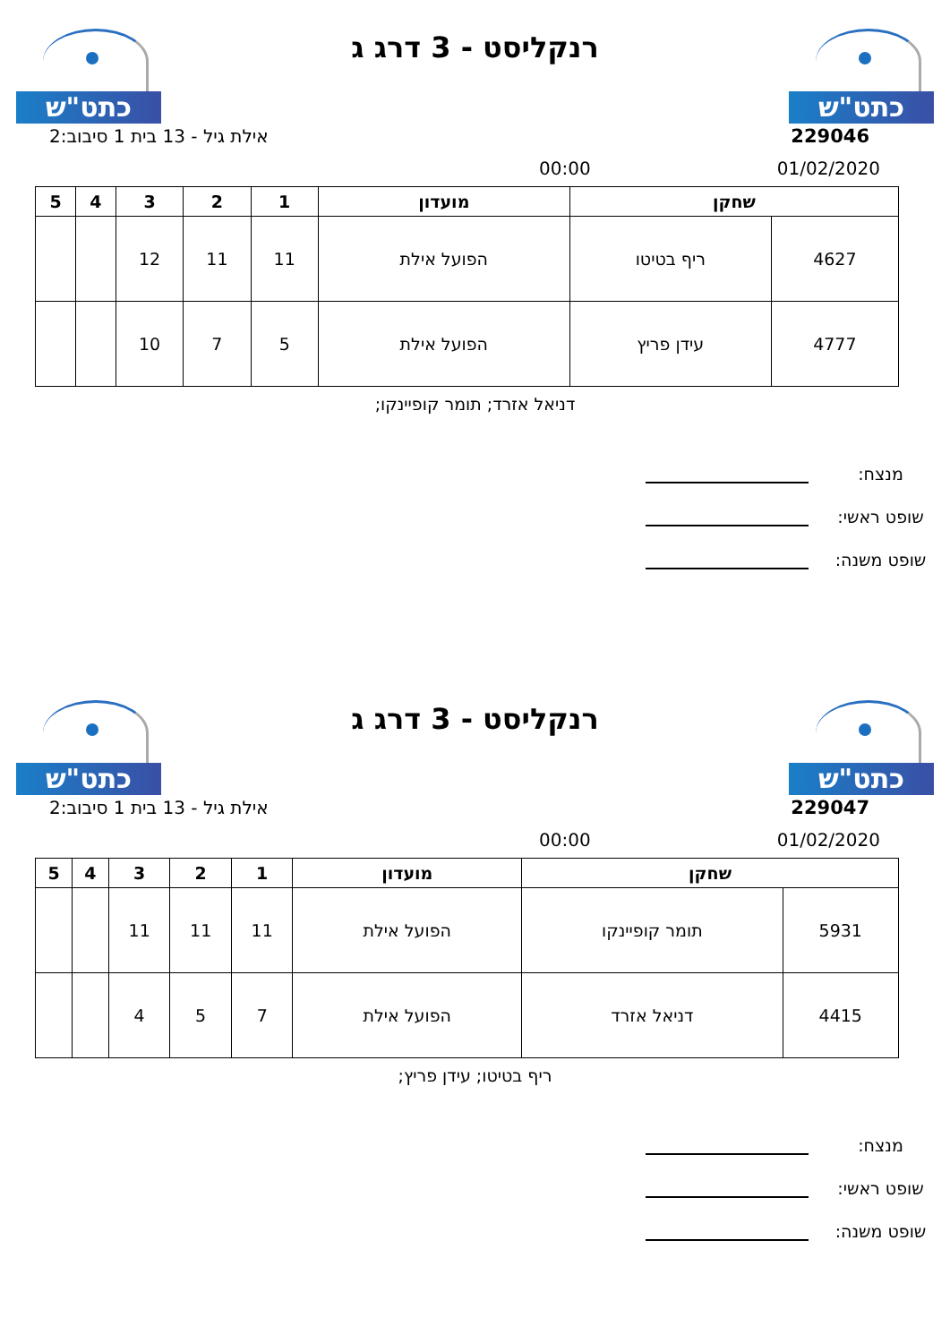כתט"ש
רנקליסט - 3 דרג ג
כתט"ש
229046 אילת גיל - 13 בית 1 סיבוב:2
01/02/2020 00:00
| שחקן | | מועדון | 1 | 2 | 3 | 4 | 5 |
| --- | --- | --- | --- | --- | --- | --- | --- |
| 4627 | ריף בטיטו | הפועל אילת | 11 | 11 | 12 | | |
| 4777 | עידן פריץ | הפועל אילת | 5 | 7 | 10 | | |
דניאל אזרד; תומר קופיינקו;
מנצח:
שופט ראשי:
שופט משנה:
כתט"ש
רנקליסט - 3 דרג ג
כתט"ש
229047 אילת גיל - 13 בית 1 סיבוב:2
01/02/2020 00:00
| שחקן | | מועדון | 1 | 2 | 3 | 4 | 5 |
| --- | --- | --- | --- | --- | --- | --- | --- |
| 5931 | תומר קופיינקו | הפועל אילת | 11 | 11 | 11 | | |
| 4415 | דניאל אזרד | הפועל אילת | 7 | 5 | 4 | | |
ריף בטיטו; עידן פריץ;
מנצח:
שופט ראשי:
שופט משנה: